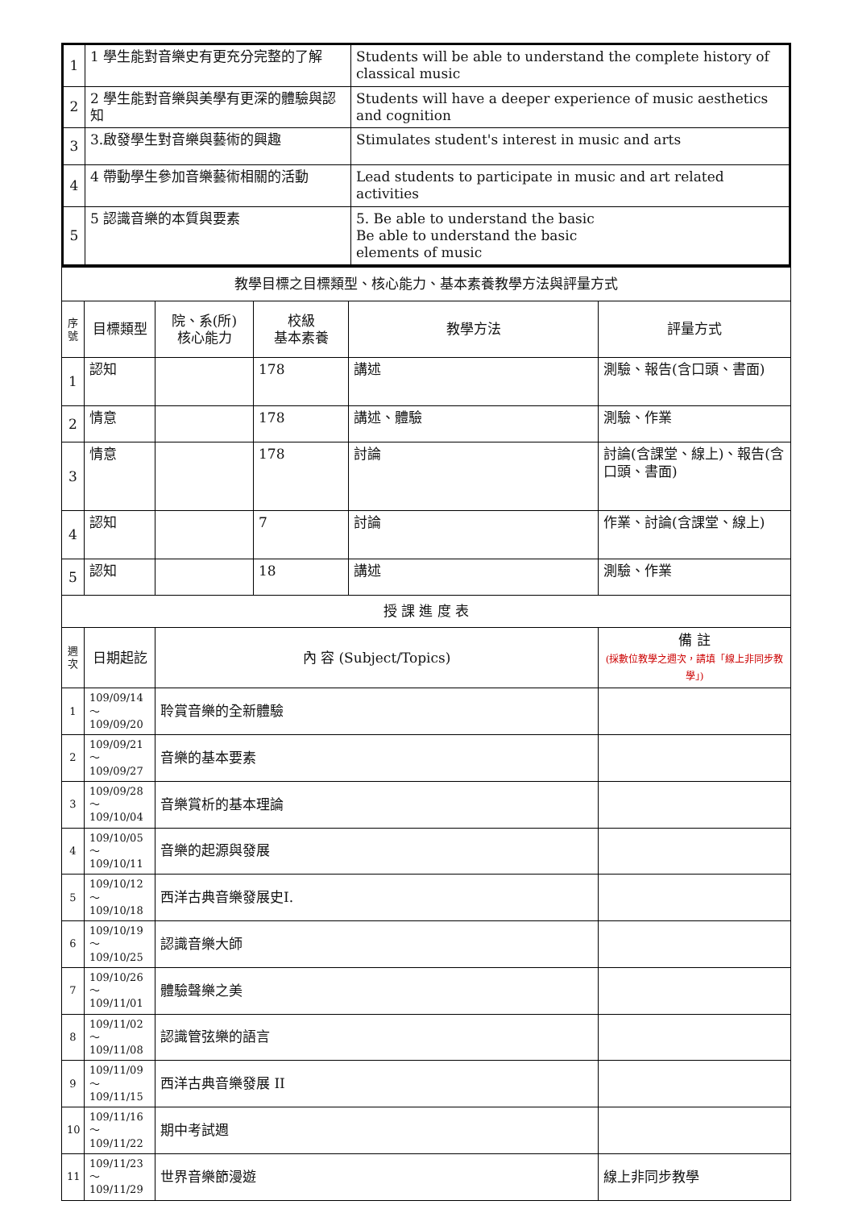| 1 | 1 學生能對音樂史有更充分完整的了解 | Students will be able to understand the complete history of classical music |
| 2 | 2 學生能對音樂與美學有更深的體驗與認知 | Students will have a deeper experience of music aesthetics and cognition |
| 3 | 3.啟發學生對音樂與藝術的興趣 | Stimulates student's interest in music and arts |
| 4 | 4 帶動學生參加音樂藝術相關的活動 | Lead students to participate in music and art related activities |
| 5 | 5 認識音樂的本質與要素 | 5. Be able to understand the basic Be able to understand the basic elements of music |
| 教學目標之目標類型、核心能力、基本素養教學方法與評量方式 | | | | | |
| 序號 | 目標類型 | 院、系(所) 核心能力 | 校級 基本素養 | 教學方法 | 評量方式 |
| 1 | 認知 | | 178 | 講述 | 測驗、報告(含口頭、書面) |
| 2 | 情意 | | 178 | 講述、體驗 | 測驗、作業 |
| 3 | 情意 | | 178 | 討論 | 討論(含課堂、線上)、報告(含口頭、書面) |
| 4 | 認知 | | 7 | 討論 | 作業、討論(含課堂、線上) |
| 5 | 認知 | | 18 | 講述 | 測驗、作業 |
| 授 課 進 度 表 | | | | | |
| 週次 | 日期起訖 | 內 容 (Subject/Topics) | | | 備 註 (採數位教學之週次，請填「線上非同步教學」) |
| 1 | 109/09/14～ 109/09/20 | 聆賞音樂的全新體驗 | | | |
| 2 | 109/09/21～ 109/09/27 | 音樂的基本要素 | | | |
| 3 | 109/09/28～ 109/10/04 | 音樂賞析的基本理論 | | | |
| 4 | 109/10/05～ 109/10/11 | 音樂的起源與發展 | | | |
| 5 | 109/10/12～ 109/10/18 | 西洋古典音樂發展史I. | | | |
| 6 | 109/10/19～ 109/10/25 | 認識音樂大師 | | | |
| 7 | 109/10/26～ 109/11/01 | 體驗聲樂之美 | | | |
| 8 | 109/11/02～ 109/11/08 | 認識管弦樂的語言 | | | |
| 9 | 109/11/09～ 109/11/15 | 西洋古典音樂發展 II | | | |
| 10 | 109/11/16～ 109/11/22 | 期中考試週 | | | |
| 11 | 109/11/23～ 109/11/29 | 世界音樂節漫遊 | | | 線上非同步教學 |